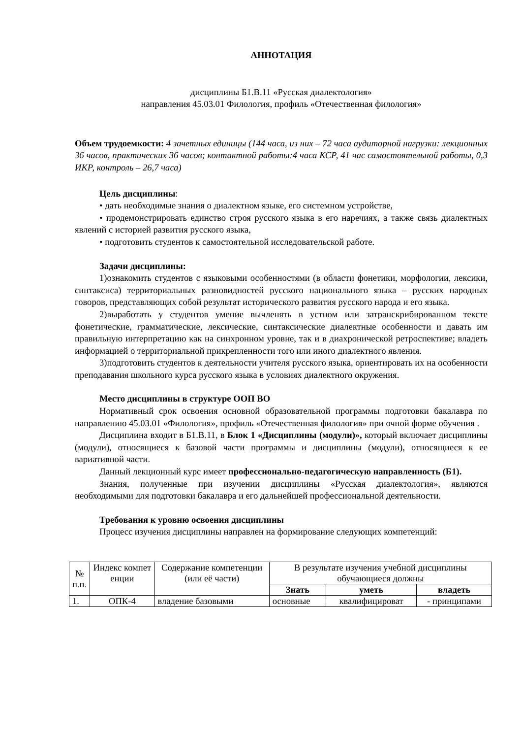АННОТАЦИЯ
дисциплины Б1.В.11 «Русская диалектология»
направления 45.03.01 Филология, профиль «Отечественная филология»
Объем трудоемкости: 4 зачетных единицы (144 часа, из них – 72 часа аудиторной нагрузки: лекционных 36 часов, практических 36 часов; контактной работы:4 часа КСР, 41 час самостоятельной работы, 0,3 ИКР, контроль – 26,7 часа)
Цель дисциплины:
• дать необходимые знания о диалектном языке, его системном устройстве,
• продемонстрировать единство строя русского языка в его наречиях, а также связь диалектных явлений с историей развития русского языка,
• подготовить студентов к самостоятельной исследовательской работе.
Задачи дисциплины:
1)ознакомить студентов с языковыми особенностями (в области фонетики, морфологии, лексики, синтаксиса) территориальных разновидностей русского национального языка – русских народных говоров, представляющих собой результат исторического развития русского народа и его языка.
2)выработать у студентов умение вычленять в устном или затранскрибированном тексте фонетические, грамматические, лексические, синтаксические диалектные особенности и давать им правильную интерпретацию как на синхронном уровне, так и в диахронической ретроспективе; владеть информацией о территориальной прикрепленности того или иного диалектного явления.
3)подготовить студентов к деятельности учителя русского языка, ориентировать их на особенности преподавания школьного курса русского языка в условиях диалектного окружения.
Место дисциплины в структуре ООП ВО
Нормативный срок освоения основной образовательной программы подготовки бакалавра по направлению 45.03.01 «Филология», профиль «Отечественная филология» при очной форме обучения .
Дисциплина входит в Б1.В.11, в Блок 1 «Дисциплины (модули)», который включает дисциплины (модули), относящиеся к базовой части программы и дисциплины (модули), относящиеся к ее вариативной части.
Данный лекционный курс имеет профессионально-педагогическую направленность (Б1).
Знания, полученные при изучении дисциплины «Русская диалектология», являются необходимыми для подготовки бакалавра и его дальнейшей профессиональной деятельности.
Требования к уровню освоения дисциплины
Процесс изучения дисциплины направлен на формирование следующих компетенций:
| № п.п. | Индекс компет енции | Содержание компетенции (или её части) | В результате изучения учебной дисциплины обучающиеся должны | | |
| --- | --- | --- | --- | --- | --- |
| | | | Знать | уметь | владеть |
| 1. | ОПК-4 | владение базовыми | основные | квалифицироват | - принципами |